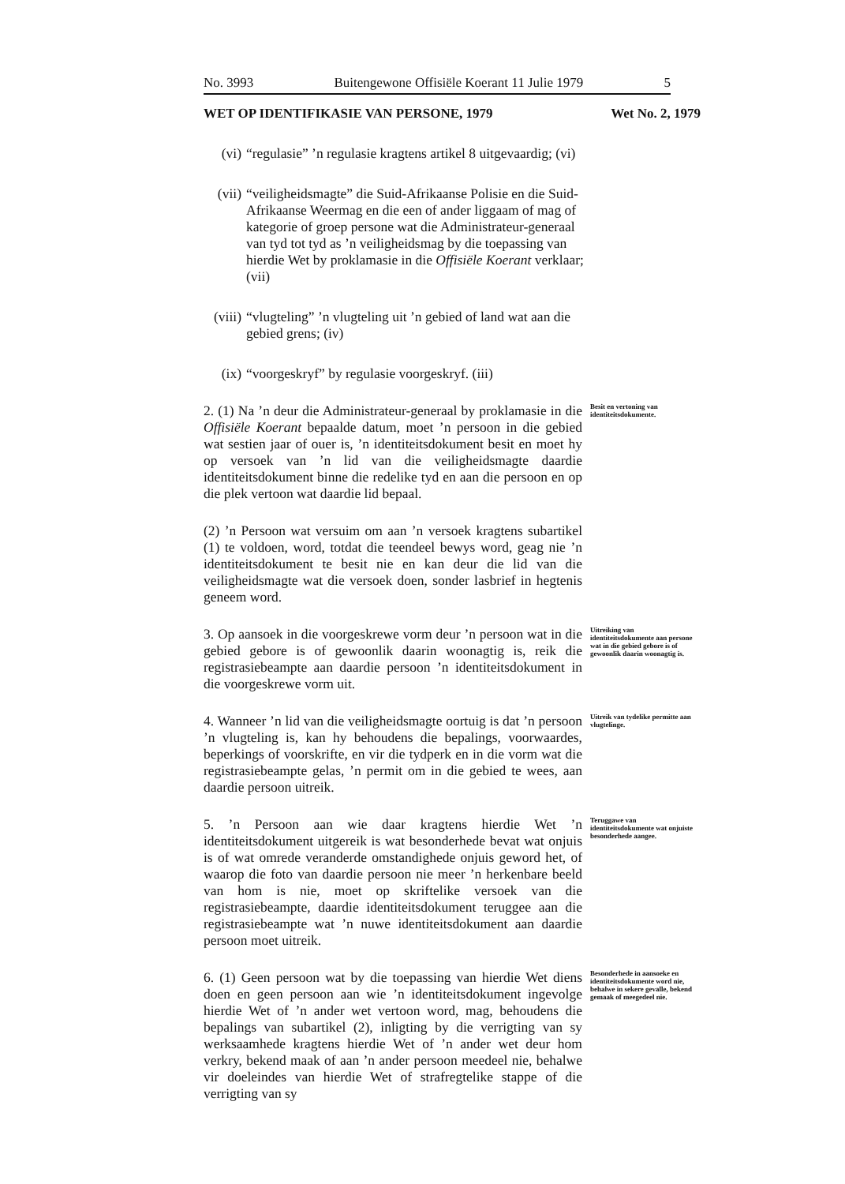No. 3993 Buitengewone Offisiële Koerant 11 Julie 1979 5
WET OP IDENTIFIKASIE VAN PERSONE, 1979 Wet No. 2, 1979
(vi) “regulasie” ’n regulasie kragtens artikel 8 uitgevaardig; (vi)
(vii) “veiligheidsmagte” die Suid-Afrikaanse Polisie en die Suid-Afrikaanse Weermag en die een of ander liggaam of mag of kategorie of groep persone wat die Administrateur-generaal van tyd tot tyd as ’n veiligheidsmag by die toepassing van hierdie Wet by proklamasie in die Offisiële Koerant verklaar; (vii)
(viii) “vlugteling” ’n vlugteling uit ’n gebied of land wat aan die gebied grens; (iv)
(ix) “voorgeskryf” by regulasie voorgeskryf. (iii)
2. (1) Na ’n deur die Administrateur-generaal by proklamasie in die Offisiële Koerant bepaalde datum, moet ’n persoon in die gebied wat sestien jaar of ouer is, ’n identiteitsdokument besit en moet hy op versoek van ’n lid van die veiligheidsmagte daardie identiteitsdokument binne die redelike tyd en aan die persoon en op die plek vertoon wat daardie lid bepaal.
Besit en vertoning van identiteitsdokumente.
(2) ’n Persoon wat versuim om aan ’n versoek kragtens subartikel (1) te voldoen, word, totdat die teendeel bewys word, geag nie ’n identiteitsdokument te besit nie en kan deur die lid van die veiligheidsmagte wat die versoek doen, sonder lasbrief in hegtenis geneem word.
3. Op aansoek in die voorgeskrewe vorm deur ’n persoon wat in die gebied gebore is of gewoonlik daarin woonagtig is, reik die registrasiebeampte aan daardie persoon ’n identiteitsdokument in die voorgeskrewe vorm uit.
Uitreiking van identiteitsdokumente aan persone wat in die gebied gebore is of gewoonlik daarin woonagtig is.
4. Wanneer ’n lid van die veiligheidsmagte oortuig is dat ’n persoon ’n vlugteling is, kan hy behoudens die bepalings, voorwaardes, beperkings of voorskrifte, en vir die tydperk en in die vorm wat die registrasiebeampte gelas, ’n permit om in die gebied te wees, aan daardie persoon uitreik.
Uitreik van tydelike permitte aan vlugtelinge.
5. ’n Persoon aan wie daar kragtens hierdie Wet ’n identiteitsdokument uitgereik is wat besonderhede bevat wat onjuis is of wat omrede veranderde omstandighede onjuis geword het, of waarop die foto van daardie persoon nie meer ’n herkenbare beeld van hom is nie, moet op skriftelike versoek van die registrasiebeampte, daardie identiteitsdokument teruggee aan die registrasiebeampte wat ’n nuwe identiteitsdokument aan daardie persoon moet uitreik.
Teruggawe van identiteitsdokumente wat onjuiste besonderhede aangee.
6. (1) Geen persoon wat by die toepassing van hierdie Wet diens doen en geen persoon aan wie ’n identiteitsdokument ingevolge hierdie Wet of ’n ander wet vertoon word, mag, behoudens die bepalings van subartikel (2), inligting by die verrigting van sy werksaamhede kragtens hierdie Wet of ’n ander wet deur hom verkry, bekend maak of aan ’n ander persoon meedeel nie, behalwe vir doeleindes van hierdie Wet of strafregtelike stappe of die verrigting van sy
Besonderhede in aansoeke en identiteitsdokumente word nie, behalwe in sekere gevalle, bekend gemaak of meegedeel nie.